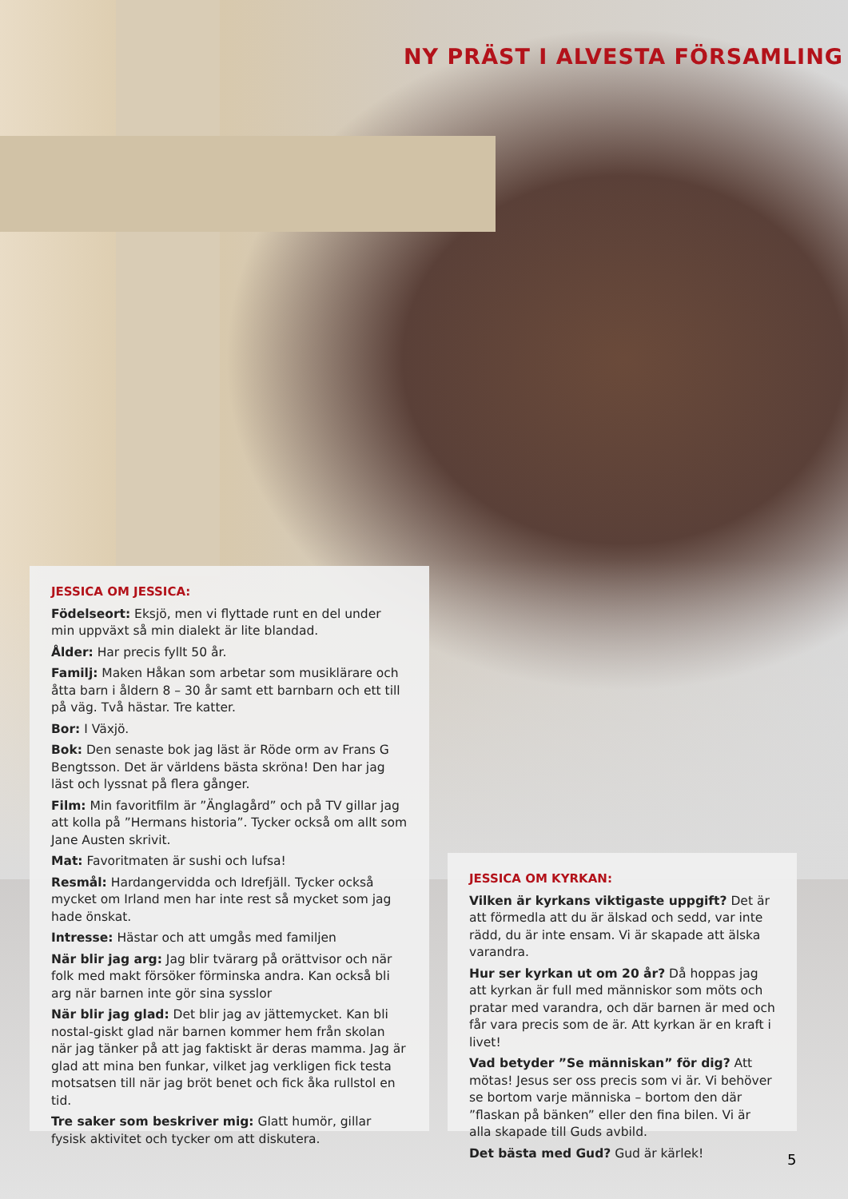NY PRÄST I ALVESTA FÖRSAMLING
JESSICA OM JESSICA:
Födelseort: Eksjö, men vi flyttade runt en del under min uppväxt så min dialekt är lite blandad.
Ålder: Har precis fyllt 50 år.
Familj: Maken Håkan som arbetar som musiklärare och åtta barn i åldern 8 – 30 år samt ett barnbarn och ett till på väg. Två hästar. Tre katter.
Bor: I Växjö.
Bok: Den senaste bok jag läst är Röde orm av Frans G Bengtsson. Det är världens bästa skröna! Den har jag läst och lyssnat på flera gånger.
Film: Min favoritfilm är ”Änglagård” och på TV gillar jag att kolla på ”Hermans historia”. Tycker också om allt som Jane Austen skrivit.
Mat: Favoritmaten är sushi och lufsa!
Resmål: Hardangervidda och Idrefjäll. Tycker också mycket om Irland men har inte rest så mycket som jag hade önskat.
Intresse: Hästar och att umgås med familjen
När blir jag arg: Jag blir tvärarg på orättvisor och när folk med makt försöker förminska andra. Kan också bli arg när barnen inte gör sina sysslor
När blir jag glad: Det blir jag av jättemycket. Kan bli nostal-giskt glad när barnen kommer hem från skolan när jag tänker på att jag faktiskt är deras mamma. Jag är glad att mina ben funkar, vilket jag verkligen fick testa motsatsen till när jag bröt benet och fick åka rullstol en tid.
Tre saker som beskriver mig: Glatt humör, gillar fysisk aktivitet och tycker om att diskutera.
JESSICA OM KYRKAN:
Vilken är kyrkans viktigaste uppgift? Det är att förmedla att du är älskad och sedd, var inte rädd, du är inte ensam. Vi är skapade att älska varandra.
Hur ser kyrkan ut om 20 år? Då hoppas jag att kyrkan är full med människor som möts och pratar med varandra, och där barnen är med och får vara precis som de är. Att kyrkan är en kraft i livet!
Vad betyder ”Se människan” för dig? Att mötas! Jesus ser oss precis som vi är. Vi behöver se bortom varje människa – bortom den där ”flaskan på bänken” eller den fina bilen. Vi är alla skapade till Guds avbild.
Det bästa med Gud? Gud är kärlek!
5